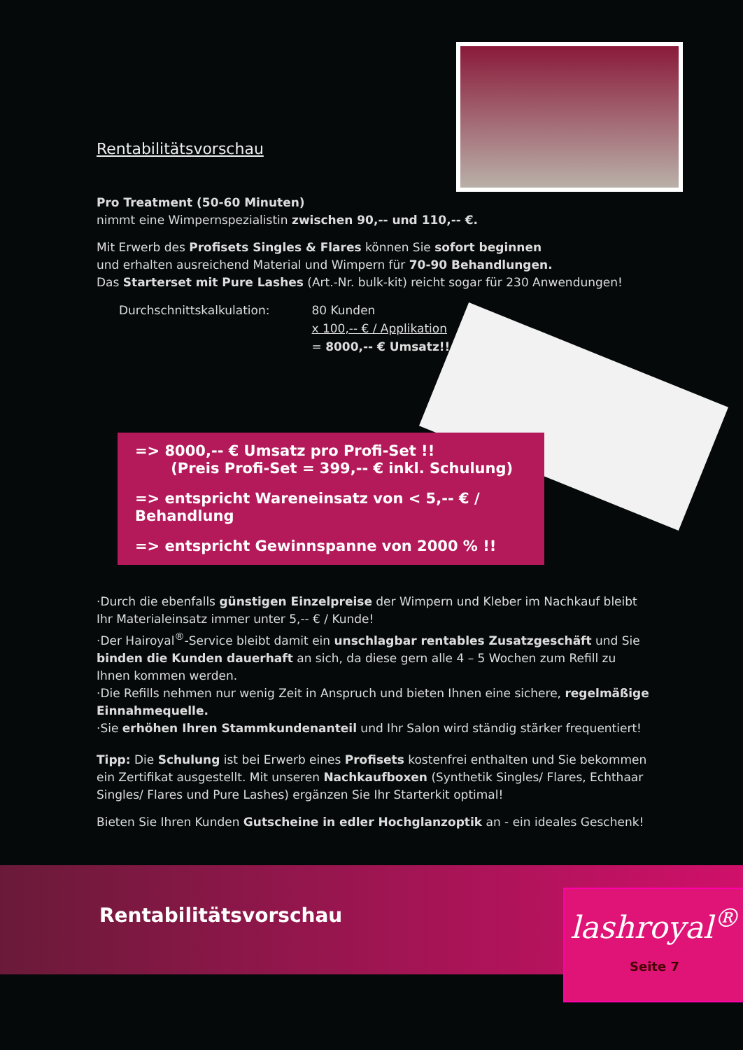Rentabilitätsvorschau
Pro Treatment (50-60 Minuten)
nimmt eine Wimpernspezialistin zwischen 90,-- und 110,-- €.
Mit Erwerb des Profisets Singles & Flares können Sie sofort beginnen
und erhalten ausreichend Material und Wimpern für 70-90 Behandlungen.
Das Starterset mit Pure Lashes (Art.-Nr. bulk-kit) reicht sogar für 230 Anwendungen!
Durchschnittskalkulation: 80 Kunden
x 100,-- € / Applikation
= 8000,-- € Umsatz!!
=> 8000,-- € Umsatz pro Profi-Set !!
(Preis Profi-Set = 399,-- € inkl. Schulung)
=> entspricht Wareneinsatz von < 5,-- € / Behandlung
=> entspricht Gewinnspanne von 2000 % !!
·Durch die ebenfalls günstigen Einzelpreise der Wimpern und Kleber im Nachkauf bleibt Ihr Materialeinsatz immer unter 5,-- € / Kunde!
·Der Hairoyal<sup>®</sup>-Service bleibt damit ein unschlagbar rentables Zusatzgeschäft und Sie binden die Kunden dauerhaft an sich, da diese gern alle 4 – 5 Wochen zum Refill zu Ihnen kommen werden.
·Die Refills nehmen nur wenig Zeit in Anspruch und bieten Ihnen eine sichere, regelmäßige Einnahmequelle.
·Sie erhöhen Ihren Stammkundenanteil und Ihr Salon wird ständig stärker frequentiert!
Tipp: Die Schulung ist bei Erwerb eines Profisets kostenfrei enthalten und Sie bekommen ein Zertifikat ausgestellt. Mit unseren Nachkaufboxen (Synthetik Singles/ Flares, Echthaar Singles/ Flares und Pure Lashes) ergänzen Sie Ihr Starterkit optimal!
Bieten Sie Ihren Kunden Gutscheine in edler Hochglanzoptik an - ein ideales Geschenk!
Rentabilitätsvorschau
lashroyal<sup>®</sup>
Seite 7